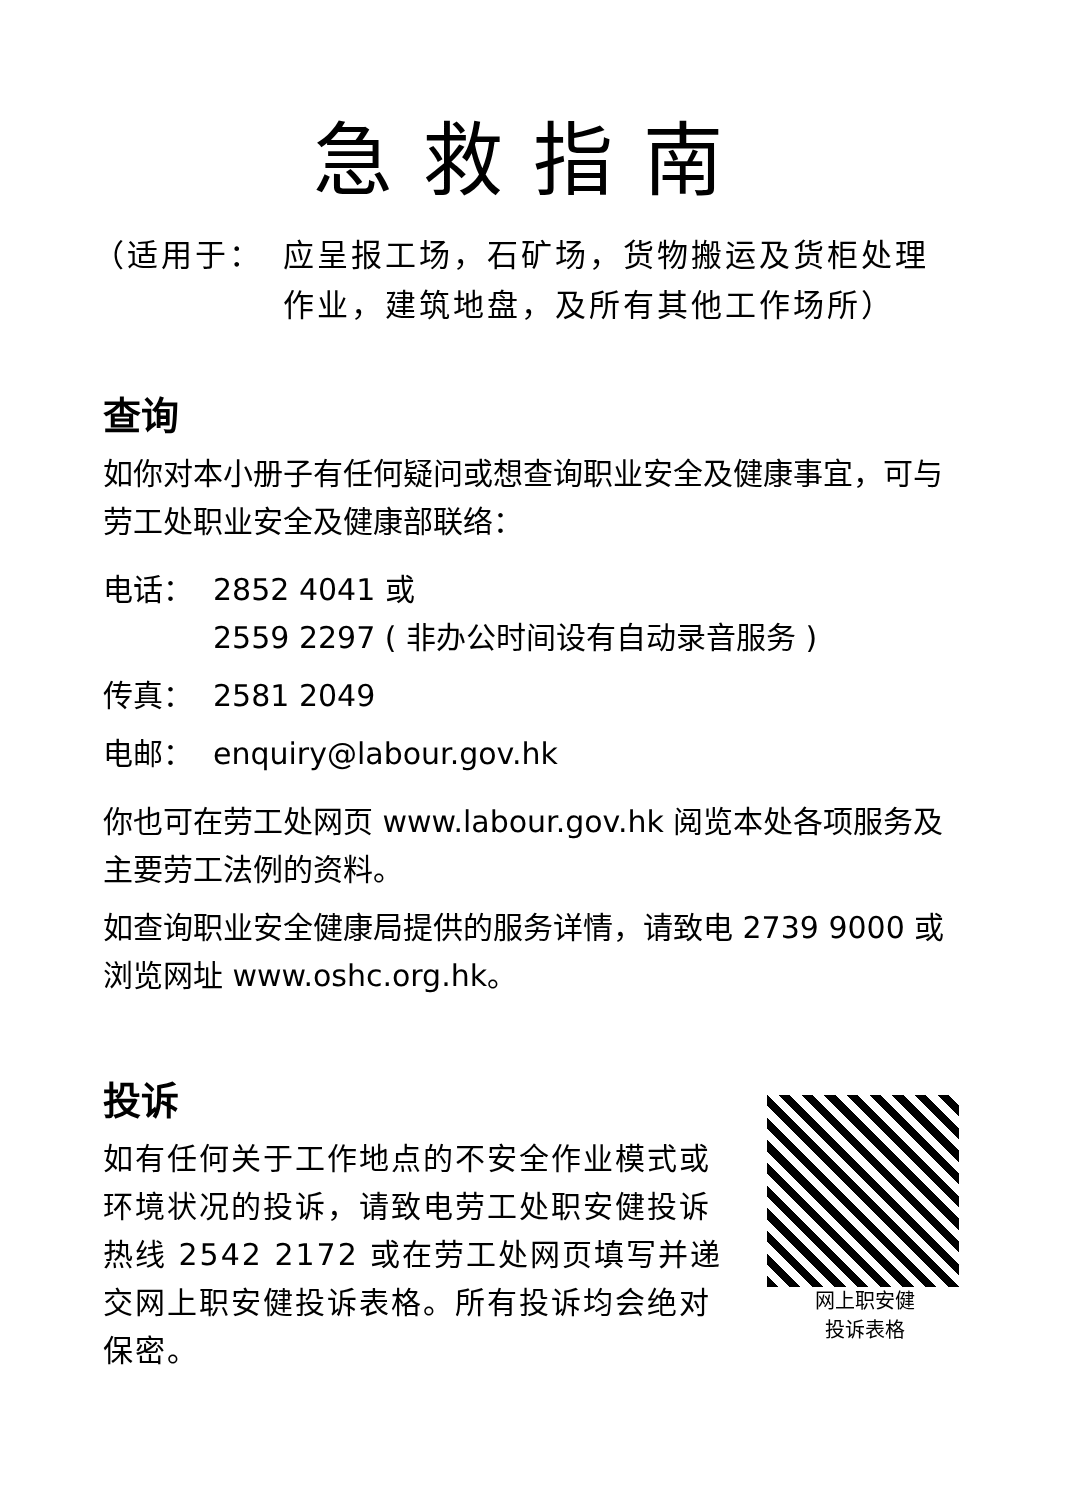急救指南
（适用于： 应呈报工场，石矿场，货物搬运及货柜处理作业，建筑地盘，及所有其他工作场所）
查询
如你对本小册子有任何疑问或想查询职业安全及健康事宜，可与劳工处职业安全及健康部联络：
电话： 2852 4041 或
2559 2297 ( 非办公时间设有自动录音服务 )
传真： 2581 2049
电邮： enquiry@labour.gov.hk
你也可在劳工处网页 www.labour.gov.hk 阅览本处各项服务及主要劳工法例的资料。
如查询职业安全健康局提供的服务详情，请致电 2739 9000 或浏览网址 www.oshc.org.hk。
投诉
如有任何关于工作地点的不安全作业模式或环境状况的投诉，请致电劳工处职安健投诉热线 2542 2172 或在劳工处网页填写并递交网上职安健投诉表格。所有投诉均会绝对保密。
网上职安健
投诉表格